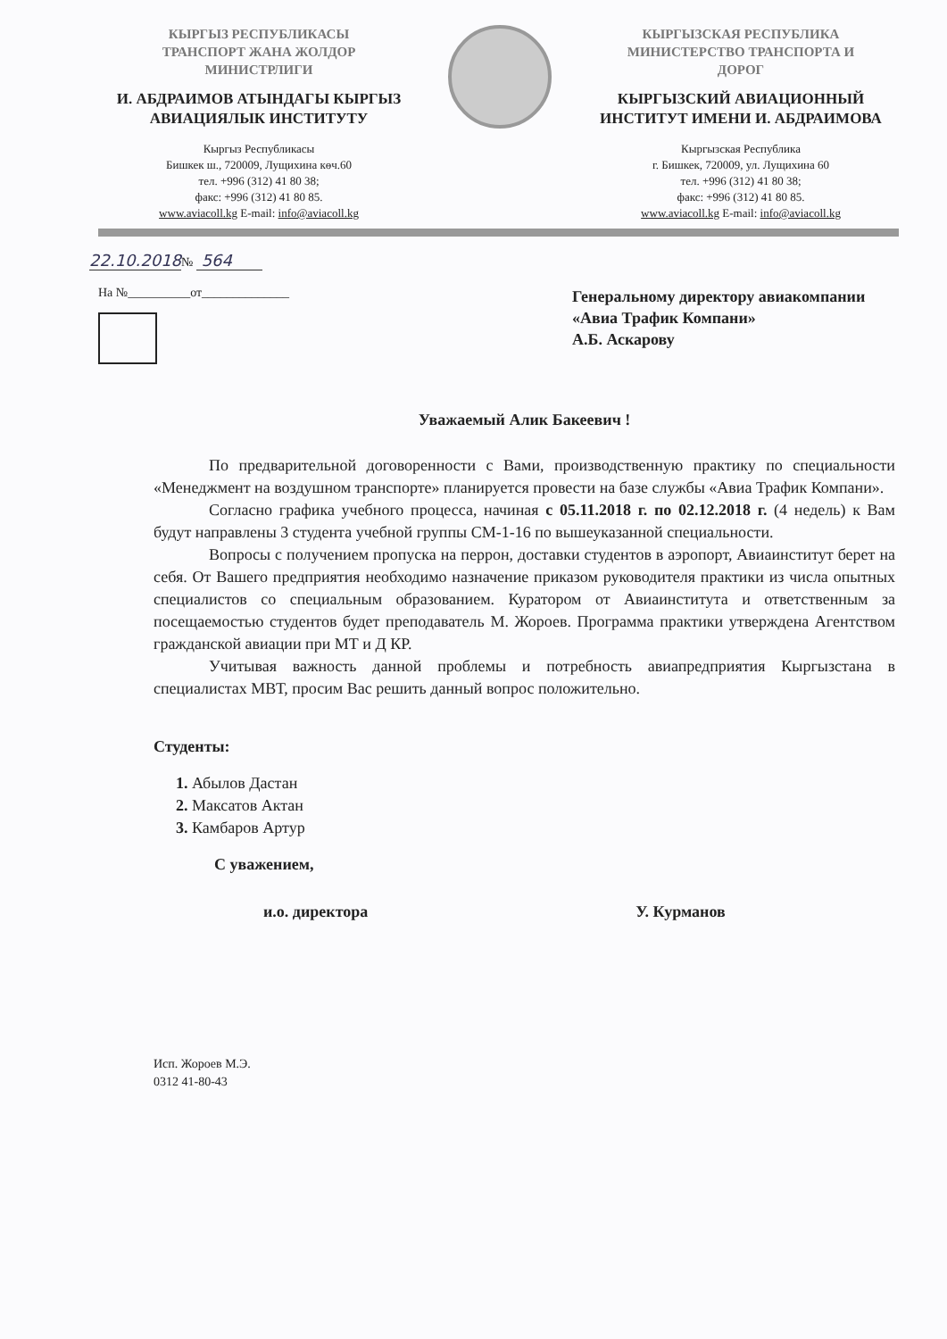КЫРГЫЗ РЕСПУБЛИКАСЫ
ТРАНСПОРТ ЖАНА ЖОЛДОР
МИНИСТРЛИГИ
И. АБДРАИМОВ АТЫНДАГЫ КЫРГЫЗ
АВИАЦИЯЛЫК ИНСТИТУТУ
Кыргыз Республикасы
Бишкек ш., 720009, Лущихина көч.60
тел. +996 (312) 41 80 38;
факс: +996 (312) 41 80 85.
www.aviacoll.kg E-mail: info@aviacoll.kg
КЫРГЫЗСКАЯ РЕСПУБЛИКА
МИНИСТЕРСТВО ТРАНСПОРТА И
ДОРОГ
КЫРГЫЗСКИЙ АВИАЦИОННЫЙ
ИНСТИТУТ ИМЕНИ И. АБДРАИМОВА
Кыргызская Республика
г. Бишкек, 720009, ул. Лущихина 60
тел. +996 (312) 41 80 38;
факс: +996 (312) 41 80 85.
www.aviacoll.kg E-mail: info@aviacoll.kg
22.10.2018№ 564
На №__________от______________
Генеральному директору авиакомпании «Авиа Трафик Компани»
А.Б. Аскарову
Уважаемый Алик Бакеевич !
По предварительной договоренности с Вами, производственную практику по специальности «Менеджмент на воздушном транспорте» планируется провести на базе службы «Авиа Трафик Компани».
Согласно графика учебного процесса, начиная с 05.11.2018 г. по 02.12.2018 г. (4 недель) к Вам будут направлены 3 студента учебной группы СМ-1-16 по вышеуказанной специальности.
Вопросы с получением пропуска на перрон, доставки студентов в аэропорт, Авиаинститут берет на себя. От Вашего предприятия необходимо назначение приказом руководителя практики из числа опытных специалистов со специальным образованием. Куратором от Авиаинститута и ответственным за посещаемостью студентов будет преподаватель М. Жороев. Программа практики утверждена Агентством гражданской авиации при МТ и Д КР.
Учитывая важность данной проблемы и потребность авиапредприятия Кыргызстана в специалистах МВТ, просим Вас решить данный вопрос положительно.
Студенты:
1. Абылов Дастан
2. Максатов Актан
3. Камбаров Артур
С уважением,
и.о. директора У. Курманов
Исп. Жороев М.Э.
0312 41-80-43